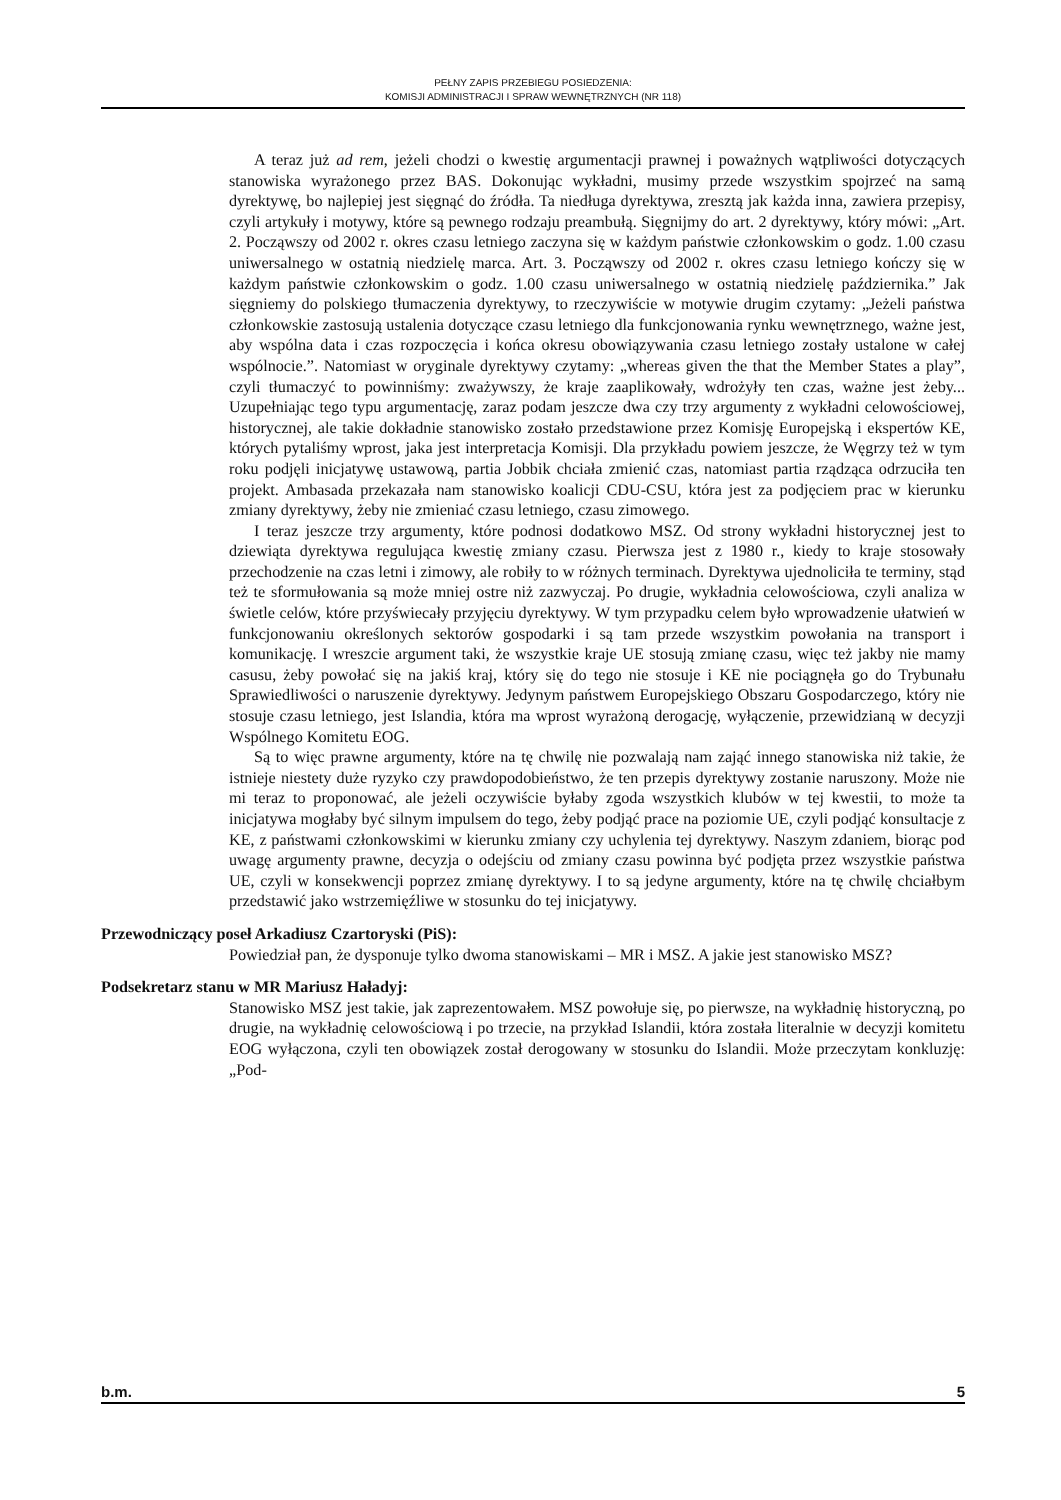PEŁNY ZAPIS PRZEBIEGU POSIEDZENIA:
KOMISJI ADMINISTRACJI I SPRAW WEWNĘTRZNYCH (NR 118)
A teraz już ad rem, jeżeli chodzi o kwestię argumentacji prawnej i poważnych wątpliwości dotyczących stanowiska wyrażonego przez BAS. Dokonując wykładni, musimy przede wszystkim spojrzeć na samą dyrektywę, bo najlepiej jest sięgnąć do źródła. Ta niedługa dyrektywa, zresztą jak każda inna, zawiera przepisy, czyli artykuły i motywy, które są pewnego rodzaju preambułą. Sięgnijmy do art. 2 dyrektywy, który mówi: „Art. 2. Począwszy od 2002 r. okres czasu letniego zaczyna się w każdym państwie członkowskim o godz. 1.00 czasu uniwersalnego w ostatnią niedzielę marca. Art. 3. Począwszy od 2002 r. okres czasu letniego kończy się w każdym państwie członkowskim o godz. 1.00 czasu uniwersalnego w ostatnią niedzielę października.” Jak sięgniemy do polskiego tłumaczenia dyrektywy, to rzeczywiście w motywie drugim czytamy: „Jeżeli państwa członkowskie zastosują ustalenia dotyczące czasu letniego dla funkcjonowania rynku wewnętrznego, ważne jest, aby wspólna data i czas rozpoczęcia i końca okresu obowiązywania czasu letniego zostały ustalone w całej wspólnocie.”. Natomiast w oryginale dyrektywy czytamy: „whereas given the that the Member States a play”, czyli tłumaczyć to powinniśmy: zważywszy, że kraje zaaplikowały, wdrożyły ten czas, ważne jest żeby... Uzupełniając tego typu argumentację, zaraz podam jeszcze dwa czy trzy argumenty z wykładni celowościowej, historycznej, ale takie dokładnie stanowisko zostało przedstawione przez Komisję Europejską i ekspertów KE, których pytaliśmy wprost, jaka jest interpretacja Komisji. Dla przykładu powiem jeszcze, że Węgrzy też w tym roku podjęli inicjatywę ustawową, partia Jobbik chciała zmienić czas, natomiast partia rządząca odrzuciła ten projekt. Ambasada przekazała nam stanowisko koalicji CDU-CSU, która jest za podjęciem prac w kierunku zmiany dyrektywy, żeby nie zmieniać czasu letniego, czasu zimowego.
I teraz jeszcze trzy argumenty, które podnosi dodatkowo MSZ. Od strony wykładni historycznej jest to dziewiąta dyrektywa regulująca kwestię zmiany czasu. Pierwsza jest z 1980 r., kiedy to kraje stosowały przechodzenie na czas letni i zimowy, ale robiły to w różnych terminach. Dyrektywa ujednoliciła te terminy, stąd też te sformułowania są może mniej ostre niż zazwyczaj. Po drugie, wykładnia celowościowa, czyli analiza w świetle celów, które przyświecały przyjęciu dyrektywy. W tym przypadku celem było wprowadzenie ułatwień w funkcjonowaniu określonych sektorów gospodarki i są tam przede wszystkim powołania na transport i komunikację. I wreszcie argument taki, że wszystkie kraje UE stosują zmianę czasu, więc też jakby nie mamy casusu, żeby powołać się na jakiś kraj, który się do tego nie stosuje i KE nie pociągnęła go do Trybunału Sprawiedliwości o naruszenie dyrektywy. Jedynym państwem Europejskiego Obszaru Gospodarczego, który nie stosuje czasu letniego, jest Islandia, która ma wprost wyrażoną derogację, wyłączenie, przewidzianą w decyzji Wspólnego Komitetu EOG.
Są to więc prawne argumenty, które na tę chwilę nie pozwalają nam zająć innego stanowiska niż takie, że istnieje niestety duże ryzyko czy prawdopodobieństwo, że ten przepis dyrektywy zostanie naruszony. Może nie mi teraz to proponować, ale jeżeli oczywiście byłaby zgoda wszystkich klubów w tej kwestii, to może ta inicjatywa mogłaby być silnym impulsem do tego, żeby podjąć prace na poziomie UE, czyli podjąć konsultacje z KE, z państwami członkowskimi w kierunku zmiany czy uchylenia tej dyrektywy. Naszym zdaniem, biorąc pod uwagę argumenty prawne, decyzja o odejściu od zmiany czasu powinna być podjęta przez wszystkie państwa UE, czyli w konsekwencji poprzez zmianę dyrektywy. I to są jedyne argumenty, które na tę chwilę chciałbym przedstawić jako wstrzemięźliwe w stosunku do tej inicjatywy.
Przewodniczący poseł Arkadiusz Czartoryski (PiS):
Powiedział pan, że dysponuje tylko dwoma stanowiskami – MR i MSZ. A jakie jest stanowisko MSZ?
Podsekretarz stanu w MR Mariusz Haładyj:
Stanowisko MSZ jest takie, jak zaprezentowałem. MSZ powołuje się, po pierwsze, na wykładnię historyczną, po drugie, na wykładnię celowościową i po trzecie, na przykład Islandii, która została literalnie w decyzji komitetu EOG wyłączona, czyli ten obowiązek został derogowany w stosunku do Islandii. Może przeczytam konkluzję: „Pod-
b.m. 5